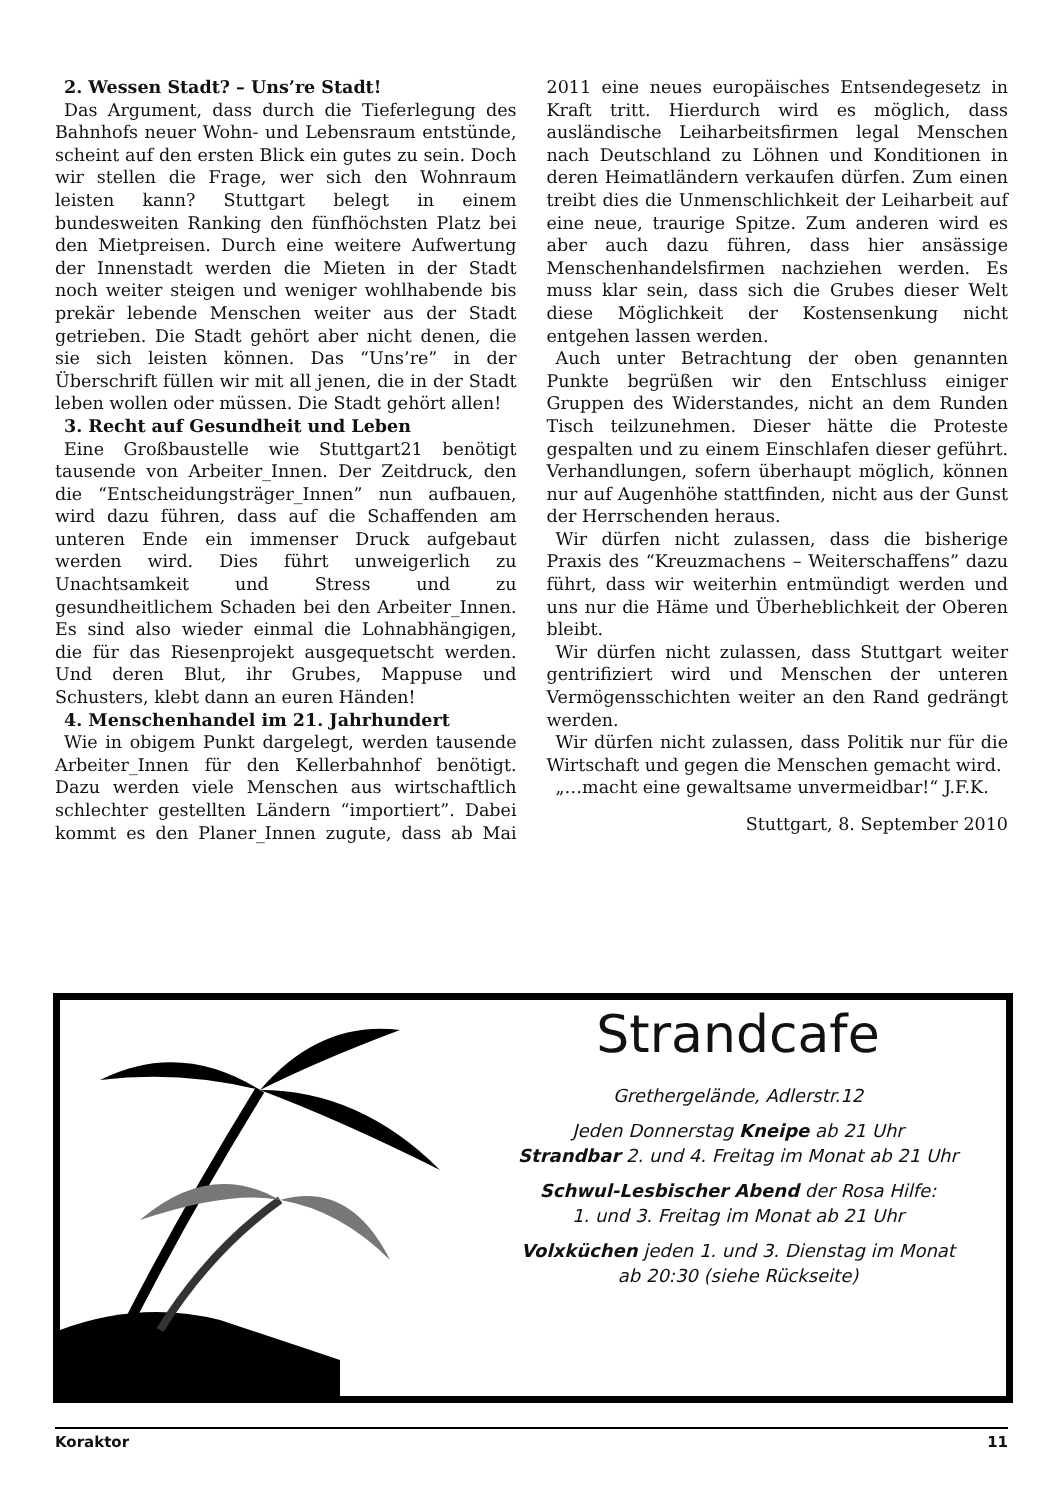2. Wessen Stadt? – Uns’re Stadt!
Das Argument, dass durch die Tieferlegung des Bahnhofs neuer Wohn- und Lebensraum entstünde, scheint auf den ersten Blick ein gutes zu sein. Doch wir stellen die Frage, wer sich den Wohnraum leisten kann? Stuttgart belegt in einem bundesweiten Ranking den fünfhöchsten Platz bei den Mietpreisen. Durch eine weitere Aufwertung der Innenstadt werden die Mieten in der Stadt noch weiter steigen und weniger wohlhabende bis prekär lebende Menschen weiter aus der Stadt getrieben. Die Stadt gehört aber nicht denen, die sie sich leisten können. Das “Uns’re” in der Überschrift füllen wir mit all jenen, die in der Stadt leben wollen oder müssen. Die Stadt gehört allen!
3. Recht auf Gesundheit und Leben
Eine Großbaustelle wie Stuttgart21 benötigt tausende von Arbeiter_Innen. Der Zeitdruck, den die “Entscheidungsträger_Innen” nun aufbauen, wird dazu führen, dass auf die Schaffenden am unteren Ende ein immenser Druck aufgebaut werden wird. Dies führt unweigerlich zu Unachtsamkeit und Stress und zu gesundheitlichem Schaden bei den Arbeiter_Innen. Es sind also wieder einmal die Lohnabhängigen, die für das Riesenprojekt ausgequetscht werden. Und deren Blut, ihr Grubes, Mappuse und Schusters, klebt dann an euren Händen!
4. Menschenhandel im 21. Jahrhundert
Wie in obigem Punkt dargelegt, werden tausende Arbeiter_Innen für den Kellerbahnhof benötigt. Dazu werden viele Menschen aus wirtschaftlich schlechter gestellten Ländern “importiert”. Dabei kommt es den Planer_Innen zugute, dass ab Mai 2011 eine neues europäisches Entsendegesetz in Kraft tritt. Hierdurch wird es möglich, dass ausländische Leiharbeitsfirmen legal Menschen nach Deutschland zu Löhnen und Konditionen in deren Heimatländern verkaufen dürfen. Zum einen treibt dies die Unmenschlichkeit der Leiharbeit auf eine neue, traurige Spitze. Zum anderen wird es aber auch dazu führen, dass hier ansässige Menschenhandelsfirmen nachziehen werden. Es muss klar sein, dass sich die Grubes dieser Welt diese Möglichkeit der Kostensenkung nicht entgehen lassen werden.
Auch unter Betrachtung der oben genannten Punkte begrüßen wir den Entschluss einiger Gruppen des Widerstandes, nicht an dem Runden Tisch teilzunehmen. Dieser hätte die Proteste gespalten und zu einem Einschlafen dieser geführt. Verhandlungen, sofern überhaupt möglich, können nur auf Augenhöhe stattfinden, nicht aus der Gunst der Herrschenden heraus.
Wir dürfen nicht zulassen, dass die bisherige Praxis des “Kreuzmachens – Weiterschaffens” dazu führt, dass wir weiterhin entmündigt werden und uns nur die Häme und Überheblichkeit der Oberen bleibt.
Wir dürfen nicht zulassen, dass Stuttgart weiter gentrifiziert wird und Menschen der unteren Vermögensschichten weiter an den Rand gedrängt werden.
Wir dürfen nicht zulassen, dass Politik nur für die Wirtschaft und gegen die Menschen gemacht wird.
„…macht eine gewaltsame unvermeidbar!“ J.F.K.
Stuttgart, 8. September 2010
Strandcafe
Grethergelände, Adlerstr.12
Jeden Donnerstag Kneipe ab 21 Uhr
Strandbar 2. und 4. Freitag im Monat ab 21 Uhr
Schwul-Lesbischer Abend der Rosa Hilfe:
1. und 3. Freitag im Monat ab 21 Uhr
Volxküchen jeden 1. und 3. Dienstag im Monat
ab 20:30 (siehe Rückseite)
Koraktor 11